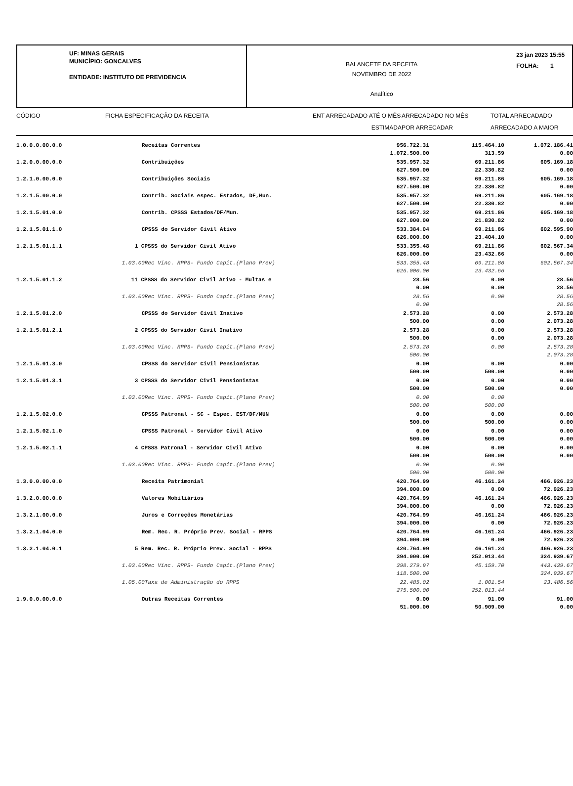UF: MINAS GERAIS
MUNICÍPIO: GONCALVES
ENTIDADE: INSTITUTO DE PREVIDENCIA
BALANCETE DA RECEITA
NOVEMBRO DE 2022
Analítico
23 jan 2023 15:55
FOLHA: 1
CÓDIGO
FICHA ESPECIFICAÇÃO DA RECEITA
ENT ARRECADADO ATÉ O MÊS
ARRECADADO NO MÊS
TOTAL ARRECADADO
ESTIMADA
POR ARRECADAR
ARRECADADO A MAIOR
| 1.0.0.0.00.0.0 | Receitas Correntes | 956.722.31 1.072.500.00 | 115.464.10 313.59 | 1.072.186.41 0.00 |
| 1.2.0.0.00.0.0 | Contribuições | 535.957.32 627.500.00 | 69.211.86 22.330.82 | 605.169.18 0.00 |
| 1.2.1.0.00.0.0 | Contribuições Sociais | 535.957.32 627.500.00 | 69.211.86 22.330.82 | 605.169.18 0.00 |
| 1.2.1.5.00.0.0 | Contrib. Sociais espec. Estados, DF,Mun. | 535.957.32 627.500.00 | 69.211.86 22.330.82 | 605.169.18 0.00 |
| 1.2.1.5.01.0.0 | Contrib. CPSSS Estados/DF/Mun. | 535.957.32 627.000.00 | 69.211.86 21.830.82 | 605.169.18 0.00 |
| 1.2.1.5.01.1.0 | CPSSS do Servidor Civil Ativo | 533.384.04 626.000.00 | 69.211.86 23.404.10 | 602.595.90 0.00 |
| 1.2.1.5.01.1.1 | 1 CPSSS do Servidor Civil Ativo | 533.355.48 626.000.00 | 69.211.86 23.432.66 | 602.567.34 0.00 |
| | 1.03.00Rec Vinc. RPPS- Fundo Capit.(Plano Prev) | 533.355.48 626.000.00 | 69.211.86 23.432.66 | 602.567.34 |
| 1.2.1.5.01.1.2 | 11 CPSSS do Servidor Civil Ativo - Multas e | 28.56 0.00 | 0.00 0.00 | 28.56 28.56 |
| | 1.03.00Rec Vinc. RPPS- Fundo Capit.(Plano Prev) | 28.56 0.00 | 0.00 | 28.56 28.56 |
| 1.2.1.5.01.2.0 | CPSSS do Servidor Civil Inativo | 2.573.28 500.00 | 0.00 0.00 | 2.573.28 2.073.28 |
| 1.2.1.5.01.2.1 | 2 CPSSS do Servidor Civil Inativo | 2.573.28 500.00 | 0.00 0.00 | 2.573.28 2.073.28 |
| | 1.03.00Rec Vinc. RPPS- Fundo Capit.(Plano Prev) | 2.573.28 500.00 | 0.00 | 2.573.28 2.073.28 |
| 1.2.1.5.01.3.0 | CPSSS do Servidor Civil Pensionistas | 0.00 500.00 | 0.00 500.00 | 0.00 0.00 |
| 1.2.1.5.01.3.1 | 3 CPSSS do Servidor Civil Pensionistas | 0.00 500.00 | 0.00 500.00 | 0.00 0.00 |
| | 1.03.00Rec Vinc. RPPS- Fundo Capit.(Plano Prev) | 0.00 500.00 | 0.00 500.00 | |
| 1.2.1.5.02.0.0 | CPSSS Patronal - SC - Espec. EST/DF/MUN | 0.00 500.00 | 0.00 500.00 | 0.00 0.00 |
| 1.2.1.5.02.1.0 | CPSSS Patronal - Servidor Civil Ativo | 0.00 500.00 | 0.00 500.00 | 0.00 0.00 |
| 1.2.1.5.02.1.1 | 4 CPSSS Patronal - Servidor Civil Ativo | 0.00 500.00 | 0.00 500.00 | 0.00 0.00 |
| | 1.03.00Rec Vinc. RPPS- Fundo Capit.(Plano Prev) | 0.00 500.00 | 0.00 500.00 | |
| 1.3.0.0.00.0.0 | Receita Patrimonial | 420.764.99 394.000.00 | 46.161.24 0.00 | 466.926.23 72.926.23 |
| 1.3.2.0.00.0.0 | Valores Mobiliários | 420.764.99 394.000.00 | 46.161.24 0.00 | 466.926.23 72.926.23 |
| 1.3.2.1.00.0.0 | Juros e Correções Monetárias | 420.764.99 394.000.00 | 46.161.24 0.00 | 466.926.23 72.926.23 |
| 1.3.2.1.04.0.0 | Rem. Rec. R. Próprio Prev. Social - RPPS | 420.764.99 394.000.00 | 46.161.24 0.00 | 466.926.23 72.926.23 |
| 1.3.2.1.04.0.1 | 5 Rem. Rec. R. Próprio Prev. Social - RPPS | 420.764.99 394.000.00 | 46.161.24 252.013.44 | 466.926.23 324.939.67 |
| | 1.03.00Rec Vinc. RPPS- Fundo Capit.(Plano Prev) | 398.279.97 118.500.00 | 45.159.70 | 443.439.67 324.939.67 |
| | 1.05.00Taxa de Administração do RPPS | 22.485.02 275.500.00 | 1.001.54 252.013.44 | 23.486.56 |
| 1.9.0.0.00.0.0 | Outras Receitas Correntes | 0.00 51.000.00 | 91.00 50.909.00 | 91.00 0.00 |